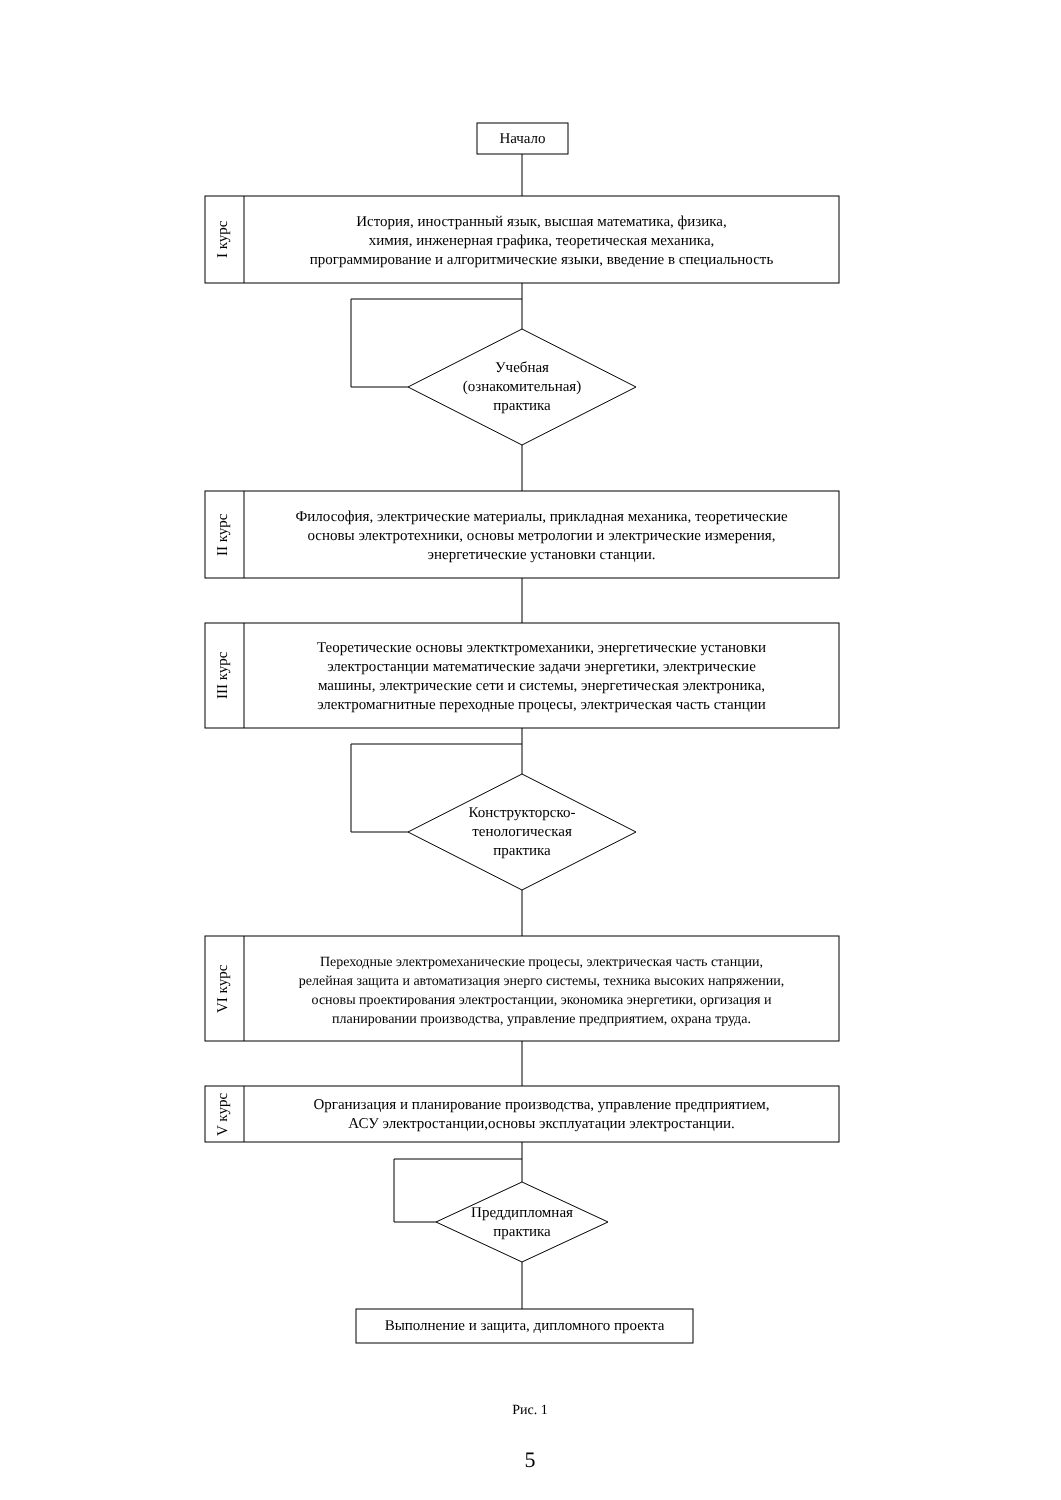Начало
I курс
История, иностранный язык, высшая математика, физика,
химия, инженерная графика, теоретическая механика,
программирование и алгоритмические языки, введение в специальность
Учебная
(ознакомительная)
практика
II курс
Философия, электрические материалы, прикладная механика, теоретические
основы электротехники, основы метрологии и электрические измерения,
энергетические установки станции.
III курс
Теоретические основы электктромеханики, энергетические установки
электростанции математические задачи энергетики, электрические
машины, электрические сети и системы, энергетическая электроника,
электромагнитные переходные процесы, электрическая часть станции
Конструкторско-
тенологическая
практика
VI курс
Переходные электромеханические процесы, электрическая часть станции,
релейная защита и автоматизация энерго системы, техника высоких напряжении,
основы проектирования электростанции, экономика энергетики, оргизация и
планировании производства, управление предприятием, охрана труда.
V курс
Организация и планирование производства, управление предприятием,
АСУ электростанции,основы эксплуатации электростанции.
Преддипломная
практика
Выполнение и защита, дипломного проекта
Рис. 1
5